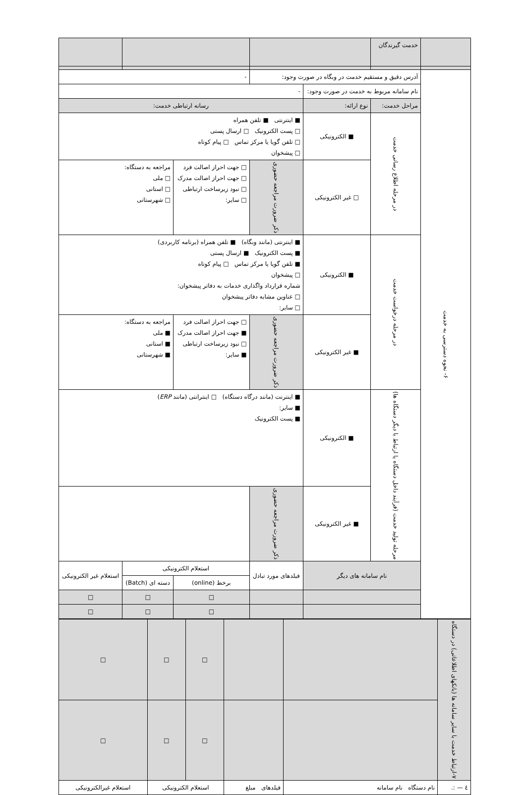| | خدمت گیرندگان | | | | | | |
| ۶- نحوه دسترسی به خدمت | آدرس دقیق و مستقیم خدمت در وبگاه در صورت وجود: | | | - | | | |
| | نام سامانه مربوط به خدمت در صورت وجود: | | - | | | | |
| | مراحل خدمت: | نوع ارائه: | رسانه ارتباطی خدمت: | | | | |
| | در مرحله اطلاع رسانی خدمت | ■ الکترونیکی | ■ اینترنتی ■ تلفن همراه □ پست الکترونیک □ ارسال پستی □ تلفن گویا یا مرکز تماس □ پیام کوتاه □ پیشخوان | | | | |
| | | □ غیر الکترونیکی | ذکر ضرورت مراجعه حضوری | □ جهت احراز اصالت فرد □ جهت احراز اصالت مدرک □ نبود زیرساخت ارتباطی □ سایر: | | مراجعه به دستگاه: □ ملی □ استانی □ شهرستانی | |
| | در مرحله درخواست خدمت | ■ الکترونیکی | ■ اینترنتی (مانند وبگاه) ■ تلفن همراه (برنامه کاربردی) ■ پست الکترونیک ■ ارسال پستی ■ تلفن گویا یا مرکز تماس □ پیام کوتاه □ پیشخوان شماره قرارداد واگذاری خدمات به دفاتر پیشخوان: □ عناوین مشابه دفاتر پیشخوان □ سایر: | | | | |
| | | ■ غیر الکترونیکی | ذکر ضرورت مراجعه حضوری | □ جهت احراز اصالت فرد ■ جهت احراز اصالت مدرک □ نبود زیرساخت ارتباطی ■ سایر: | | مراجعه به دستگاه: ■ ملی ■ استانی ■ شهرستانی | |
| | مرحله تولید خدمت (فرآیند داخل دستگاه یا ارتباط با دیگر دستگاه ها) | ■ الکترونیکی | ■ اینترنت (مانند درگاه دستگاه) □ اینترانتی (مانند ERP ) ■ سایر: ■ پست الکترونیک | | | | |
| | | ■ غیر الکترونیکی | ذکر ضرورت مراجعه حضوری | | | | |
| | نام سامانه های دیگر | | فیلدهای مورد تبادل | | استعلام الکترونیکی | | استعلام غیر الکترونیکی |
| | | | | | برخط (online) | دسته ای (Batch) | |
| | | | | | □ | □ | □ |
| | | | | | □ | □ | □ |
| ۷-ارتباط خدمت با سایر سامانه ها (بانکهای اطلاعاتی) در دستگاه | | | □ | □ | □ |
| | | | □ | □ | □ |
| ٤ — :. | نام دستگاه نام سامانه | فیلدهای مبلغ | استعلام الکترونیکی | | استعلام غیرالکترونیکی |